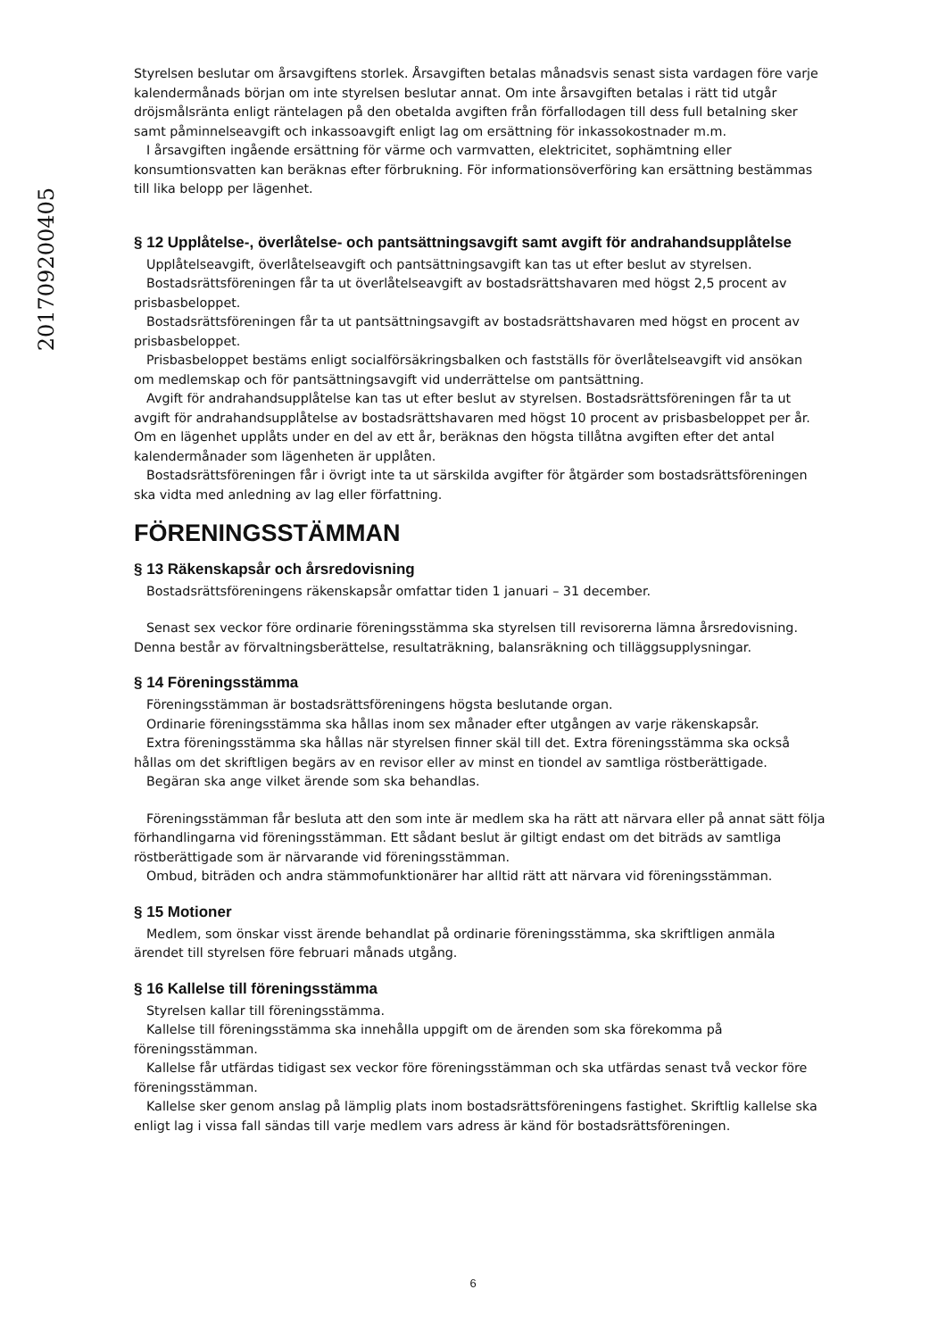201709200405
Styrelsen beslutar om årsavgiftens storlek. Årsavgiften betalas månadsvis senast sista vardagen före varje kalendermånads början om inte styrelsen beslutar annat. Om inte årsavgiften betalas i rätt tid utgår dröjsmålsränta enligt räntelagen på den obetalda avgiften från förfallodagen till dess full betalning sker samt påminnelseavgift och inkassoavgift enligt lag om ersättning för inkassokostnader m.m.
I årsavgiften ingående ersättning för värme och varmvatten, elektricitet, sophämtning eller konsumtionsvatten kan beräknas efter förbrukning. För informationsöverföring kan ersättning bestämmas till lika belopp per lägenhet.
§ 12 Upplåtelse-, överlåtelse- och pantsättningsavgift samt avgift för andrahandsupplåtelse
Upplåtelseavgift, överlåtelseavgift och pantsättningsavgift kan tas ut efter beslut av styrelsen.
Bostadsrättsföreningen får ta ut överlåtelseavgift av bostadsrättshavaren med högst 2,5 procent av prisbasbeloppet.
Bostadsrättsföreningen får ta ut pantsättningsavgift av bostadsrättshavaren med högst en procent av prisbasbeloppet.
Prisbasbeloppet bestäms enligt socialförsäkringsbalken och fastställs för överlåtelseavgift vid ansökan om medlemskap och för pantsättningsavgift vid underrättelse om pantsättning.
Avgift för andrahandsupplåtelse kan tas ut efter beslut av styrelsen. Bostadsrättsföreningen får ta ut avgift för andrahandsupplåtelse av bostadsrättshavaren med högst 10 procent av prisbasbeloppet per år. Om en lägenhet upplåts under en del av ett år, beräknas den högsta tillåtna avgiften efter det antal kalendermånader som lägenheten är upplåten.
Bostadsrättsföreningen får i övrigt inte ta ut särskilda avgifter för åtgärder som bostadsrättsföreningen ska vidta med anledning av lag eller författning.
FÖRENINGSSTÄMMAN
§ 13 Räkenskapsår och årsredovisning
Bostadsrättsföreningens räkenskapsår omfattar tiden 1 januari – 31 december.
Senast sex veckor före ordinarie föreningsstämma ska styrelsen till revisorerna lämna årsredovisning. Denna består av förvaltningsberättelse, resultaträkning, balansräkning och tilläggsupplysningar.
§ 14 Föreningsstämma
Föreningsstämman är bostadsrättsföreningens högsta beslutande organ.
Ordinarie föreningsstämma ska hållas inom sex månader efter utgången av varje räkenskapsår.
Extra föreningsstämma ska hållas när styrelsen finner skäl till det. Extra föreningsstämma ska också hållas om det skriftligen begärs av en revisor eller av minst en tiondel av samtliga röstberättigade.
Begäran ska ange vilket ärende som ska behandlas.
Föreningsstämman får besluta att den som inte är medlem ska ha rätt att närvara eller på annat sätt följa förhandlingarna vid föreningsstämman. Ett sådant beslut är giltigt endast om det biträds av samtliga röstberättigade som är närvarande vid föreningsstämman.
Ombud, biträden och andra stämmofunktionärer har alltid rätt att närvara vid föreningsstämman.
§ 15 Motioner
Medlem, som önskar visst ärende behandlat på ordinarie föreningsstämma, ska skriftligen anmäla ärendet till styrelsen före februari månads utgång.
§ 16 Kallelse till föreningsstämma
Styrelsen kallar till föreningsstämma.
Kallelse till föreningsstämma ska innehålla uppgift om de ärenden som ska förekomma på föreningsstämman.
Kallelse får utfärdas tidigast sex veckor före föreningsstämman och ska utfärdas senast två veckor före föreningsstämman.
Kallelse sker genom anslag på lämplig plats inom bostadsrättsföreningens fastighet. Skriftlig kallelse ska enligt lag i vissa fall sändas till varje medlem vars adress är känd för bostadsrättsföreningen.
6